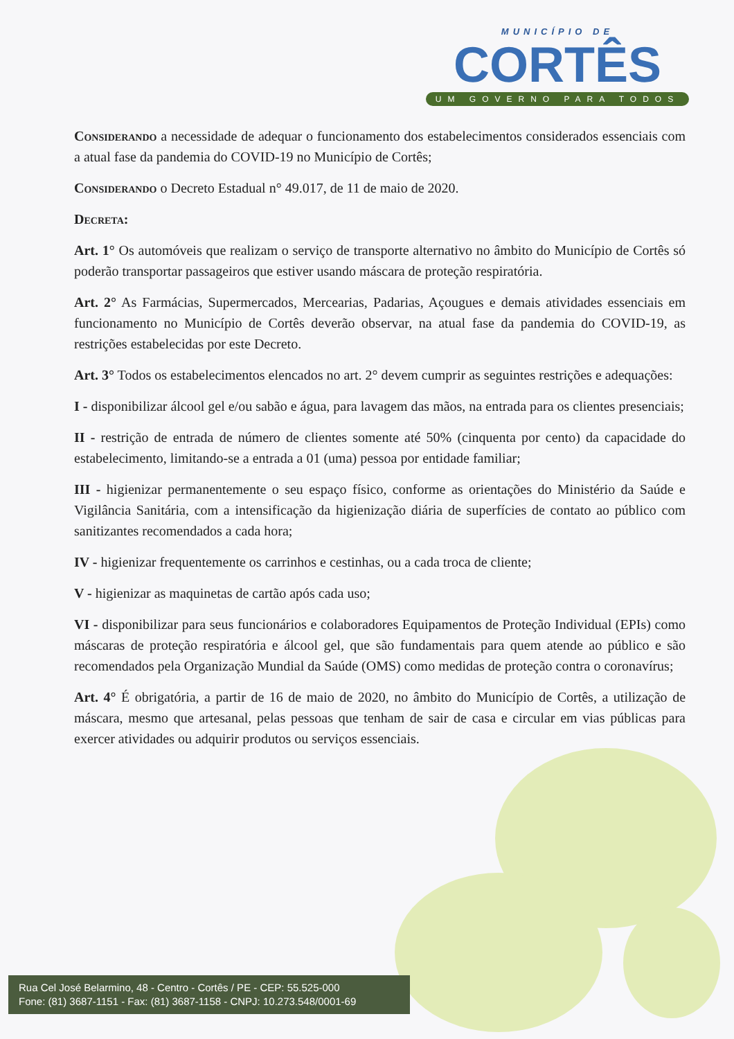MUNICÍPIO DE
CORTÊS
UM GOVERNO PARA TODOS
Considerando a necessidade de adequar o funcionamento dos estabelecimentos considerados essenciais com a atual fase da pandemia do COVID-19 no Município de Cortês;
Considerando o Decreto Estadual n° 49.017, de 11 de maio de 2020.
Decreta:
Art. 1° Os automóveis que realizam o serviço de transporte alternativo no âmbito do Município de Cortês só poderão transportar passageiros que estiver usando máscara de proteção respiratória.
Art. 2° As Farmácias, Supermercados, Mercearias, Padarias, Açougues e demais atividades essenciais em funcionamento no Município de Cortês deverão observar, na atual fase da pandemia do COVID-19, as restrições estabelecidas por este Decreto.
Art. 3° Todos os estabelecimentos elencados no art. 2° devem cumprir as seguintes restrições e adequações:
I - disponibilizar álcool gel e/ou sabão e água, para lavagem das mãos, na entrada para os clientes presenciais;
II - restrição de entrada de número de clientes somente até 50% (cinquenta por cento) da capacidade do estabelecimento, limitando-se a entrada a 01 (uma) pessoa por entidade familiar;
III - higienizar permanentemente o seu espaço físico, conforme as orientações do Ministério da Saúde e Vigilância Sanitária, com a intensificação da higienização diária de superfícies de contato ao público com sanitizantes recomendados a cada hora;
IV - higienizar frequentemente os carrinhos e cestinhas, ou a cada troca de cliente;
V - higienizar as maquinetas de cartão após cada uso;
VI - disponibilizar para seus funcionários e colaboradores Equipamentos de Proteção Individual (EPIs) como máscaras de proteção respiratória e álcool gel, que são fundamentais para quem atende ao público e são recomendados pela Organização Mundial da Saúde (OMS) como medidas de proteção contra o coronavírus;
Art. 4° É obrigatória, a partir de 16 de maio de 2020, no âmbito do Município de Cortês, a utilização de máscara, mesmo que artesanal, pelas pessoas que tenham de sair de casa e circular em vias públicas para exercer atividades ou adquirir produtos ou serviços essenciais.
Rua Cel José Belarmino, 48 - Centro - Cortês / PE - CEP: 55.525-000
Fone: (81) 3687-1151 - Fax: (81) 3687-1158 - CNPJ: 10.273.548/0001-69